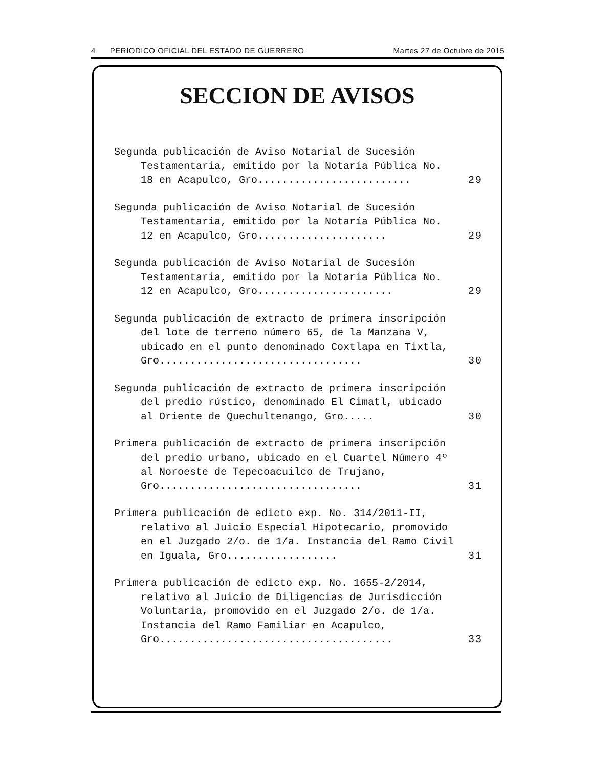4 PERIODICO OFICIAL DEL ESTADO DE GUERRERO Martes 27 de Octubre de 2015
SECCION DE AVISOS
Segunda publicación de Aviso Notarial de Sucesión Testamentaria, emitido por la Notaría Pública No. 18 en Acapulco, Gro.........................
29
Segunda publicación de Aviso Notarial de Sucesión Testamentaria, emitido por la Notaría Pública No. 12 en Acapulco, Gro.....................
29
Segunda publicación de Aviso Notarial de Sucesión Testamentaria, emitido por la Notaría Pública No. 12 en Acapulco, Gro......................
29
Segunda publicación de extracto de primera inscripción del lote de terreno número 65, de la Manzana V, ubicado en el punto denominado Coxtlapa en Tixtla, Gro.................................
30
Segunda publicación de extracto de primera inscripción del predio rústico, denominado El Cimatl, ubicado al Oriente de Quechultenango, Gro.....
30
Primera publicación de extracto de primera inscripción del predio urbano, ubicado en el Cuartel Número 4º al Noroeste de Tepecoacuilco de Trujano, Gro.................................
31
Primera publicación de edicto exp. No. 314/2011-II, relativo al Juicio Especial Hipotecario, promovido en el Juzgado 2/o. de 1/a. Instancia del Ramo Civil en Iguala, Gro..................
31
Primera publicación de edicto exp. No. 1655-2/2014, relativo al Juicio de Diligencias de Jurisdicción Voluntaria, promovido en el Juzgado 2/o. de 1/a. Instancia del Ramo Familiar en Acapulco, Gro......................................
33